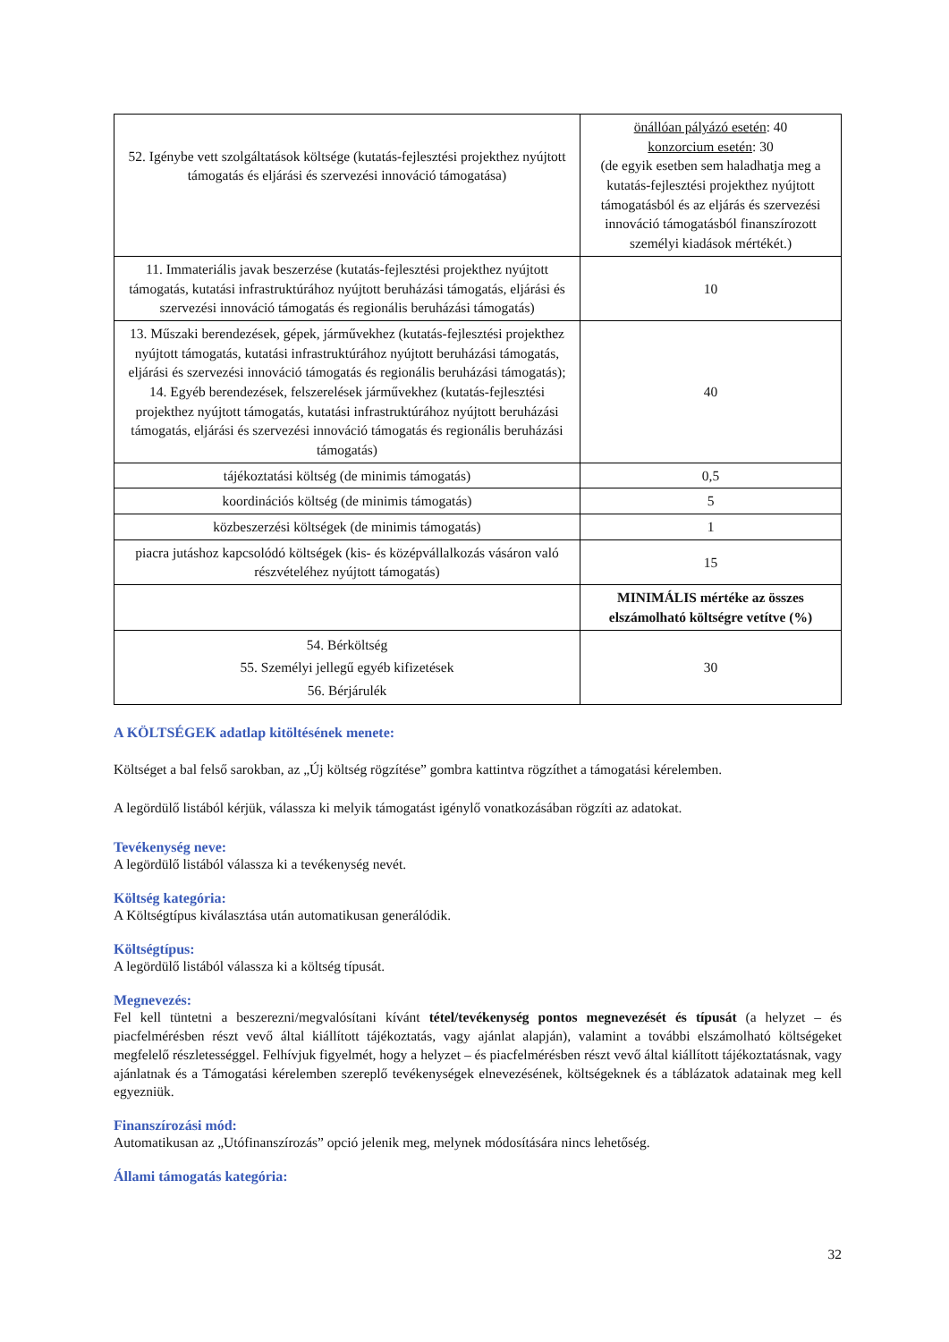| 52. Igénybe vett szolgáltatások költsége (kutatás-fejlesztési projekthez nyújtott támogatás és eljárási és szervezési innováció támogatása) | önállóan pályázó esetén : 40 konzorcium esetén : 30 (de egyik esetben sem haladhatja meg a kutatás-fejlesztési projekthez nyújtott támogatásból és az eljárás és szervezési innováció támogatásból finanszírozott személyi kiadások mértékét.) |
| 11. Immateriális javak beszerzése (kutatás-fejlesztési projekthez nyújtott támogatás, kutatási infrastruktúrához nyújtott beruházási támogatás, eljárási és szervezési innováció támogatás és regionális beruházási támogatás) | 10 |
| 13. Műszaki berendezések, gépek, járművekhez (kutatás-fejlesztési projekthez nyújtott támogatás, kutatási infrastruktúrához nyújtott beruházási támogatás, eljárási és szervezési innováció támogatás és regionális beruházási támogatás); 14. Egyéb berendezések, felszerelések járművekhez (kutatás-fejlesztési projekthez nyújtott támogatás, kutatási infrastruktúrához nyújtott beruházási támogatás, eljárási és szervezési innováció támogatás és regionális beruházási támogatás) | 40 |
| tájékoztatási költség (de minimis támogatás) | 0,5 |
| koordinációs költség (de minimis támogatás) | 5 |
| közbeszerzési költségek (de minimis támogatás) | 1 |
| piacra jutáshoz kapcsolódó költségek (kis- és középvállalkozás vásáron való részvételéhez nyújtott támogatás) | 15 |
| | MINIMÁLIS mértéke az összes elszámolható költségre vetítve (%) |
| 54. Bérköltség 55. Személyi jellegű egyéb kifizetések 56. Bérjárulék | 30 |
A KÖLTSÉGEK adatlap kitöltésének menete:
Költséget a bal felső sarokban, az „Új költség rögzítése” gombra kattintva rögzíthet a támogatási kérelemben.
A legördülő listából kérjük, válassza ki melyik támogatást igénylő vonatkozásában rögzíti az adatokat.
Tevékenység neve:
A legördülő listából válassza ki a tevékenység nevét.
Költség kategória:
A Költségtípus kiválasztása után automatikusan generálódik.
Költségtípus:
A legördülő listából válassza ki a költség típusát.
Megnevezés:
Fel kell tüntetni a beszerezni/megvalósítani kívánt tétel/tevékenység pontos megnevezését és típusát (a helyzet – és piacfelmérésben részt vevő által kiállított tájékoztatás, vagy ajánlat alapján), valamint a további elszámolható költségeket megfelelő részletességgel. Felhívjuk figyelmét, hogy a helyzet – és piacfelmérésben részt vevő által kiállított tájékoztatásnak, vagy ajánlatnak és a Támogatási kérelemben szereplő tevékenységek elnevezésének, költségeknek és a táblázatok adatainak meg kell egyezniük.
Finanszírozási mód:
Automatikusan az „Utófinanszírozás” opció jelenik meg, melynek módosítására nincs lehetőség.
Állami támogatás kategória:
32